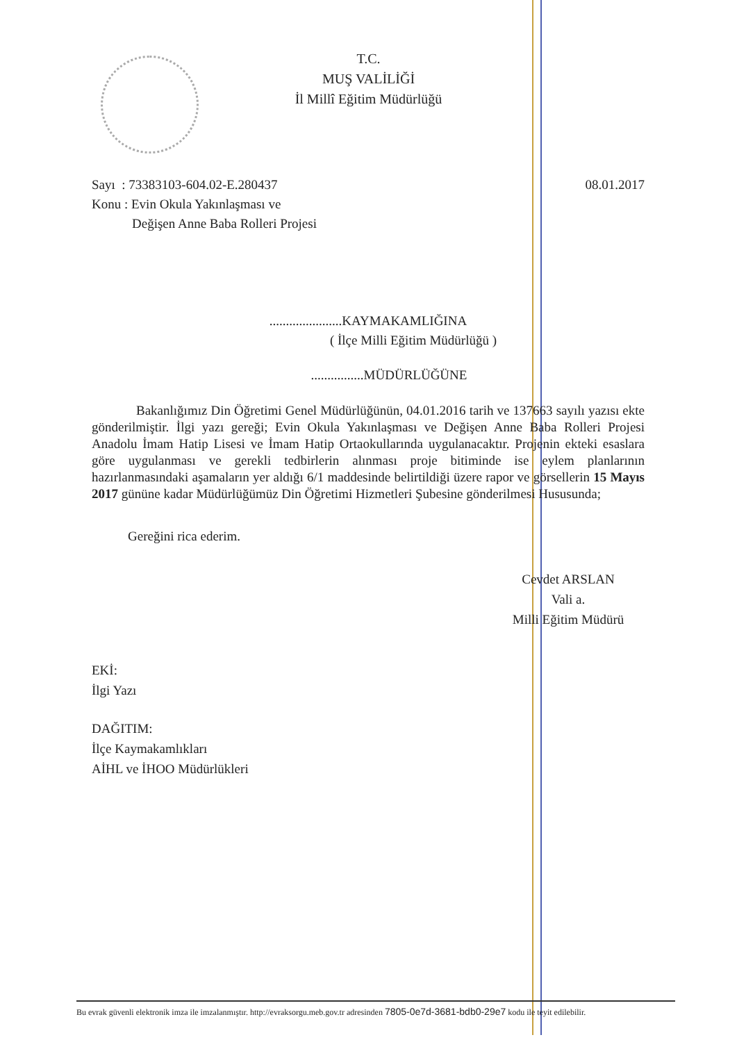T.C.
MUŞ VALİLİĞİ
İl Millî Eğitim Müdürlüğü
Sayı : 73383103-604.02-E.280437
08.01.2017
Konu : Evin Okula Yakınlaşması ve
Değişen Anne Baba Rolleri Projesi
......................KAYMAKAMLIĞINA
( İlçe Milli Eğitim Müdürlüğü )
................MÜDÜRLÜĞÜNE
Bakanlığımız Din Öğretimi Genel Müdürlüğünün, 04.01.2016 tarih ve 137663 sayılı yazısı ekte gönderilmiştir. İlgi yazı gereği; Evin Okula Yakınlaşması ve Değişen Anne Baba Rolleri Projesi Anadolu İmam Hatip Lisesi ve İmam Hatip Ortaokullarında uygulanacaktır. Projenin ekteki esaslara göre uygulanması ve gerekli tedbirlerin alınması proje bitiminde ise eylem planlarının hazırlanmasındaki aşamaların yer aldığı 6/1 maddesinde belirtildiği üzere rapor ve görsellerin 15 Mayıs 2017 gününe kadar Müdürlüğümüz Din Öğretimi Hizmetleri Şubesine gönderilmesi Hususunda;
Gereğini rica ederim.
Cevdet ARSLAN
Vali a.
Milli Eğitim Müdürü
EKİ:
İlgi Yazı
DAĞITIM:
İlçe Kaymakamlıkları
AİHL ve İHOO Müdürlükleri
Bu evrak güvenli elektronik imza ile imzalanmıştır. http://evraksorgu.meb.gov.tr adresinden 7805-0e7d-3681-bdb0-29e7 kodu ile teyit edilebilir.